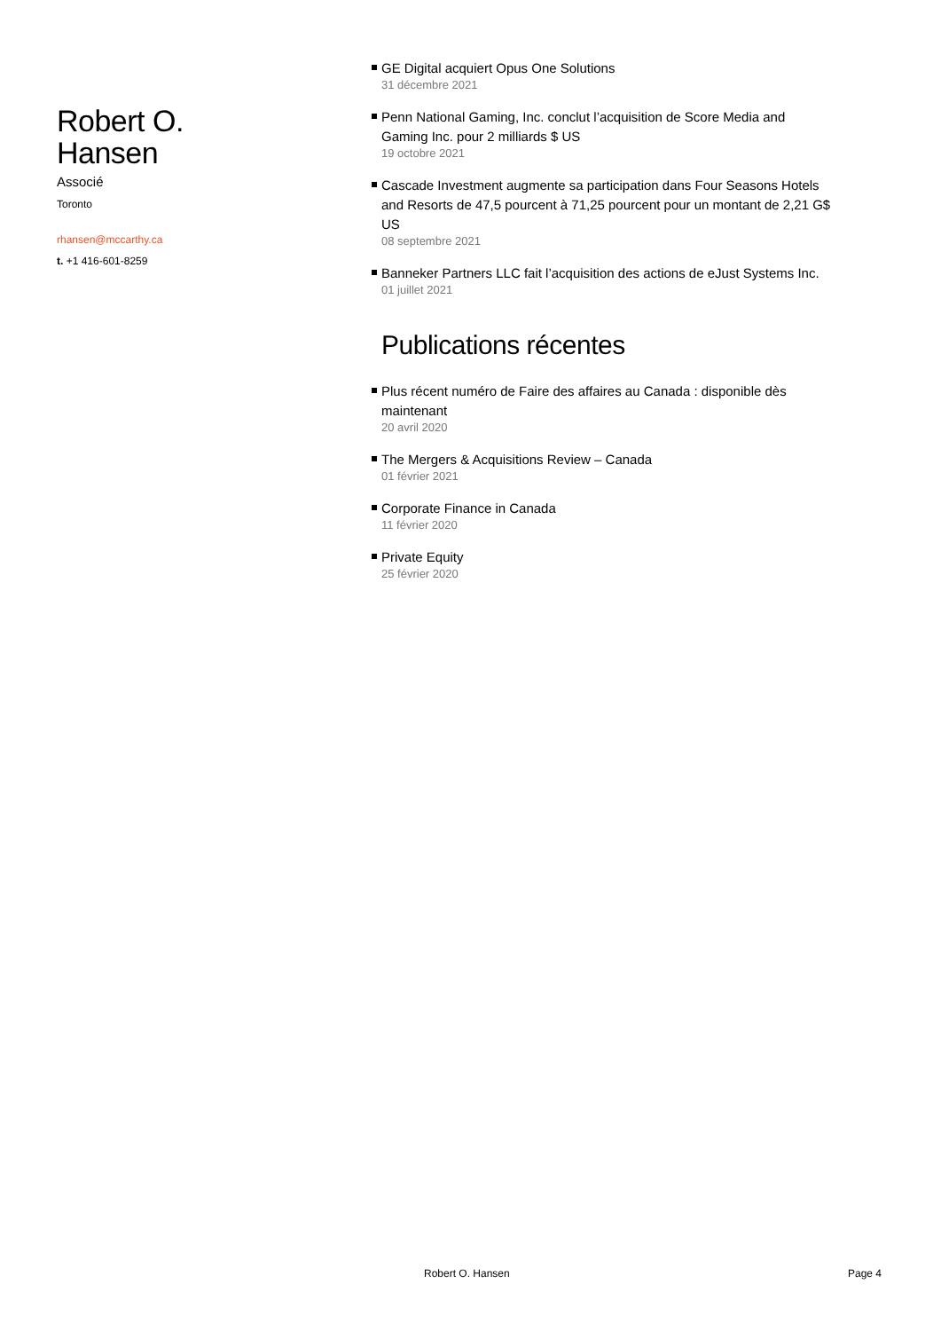Robert O.
Hansen
Associé
Toronto
rhansen@mccarthy.ca
t. +1 416-601-8259
GE Digital acquiert Opus One Solutions
31 décembre 2021
Penn National Gaming, Inc. conclut l’acquisition de Score Media and Gaming Inc. pour 2 milliards $ US
19 octobre 2021
Cascade Investment augmente sa participation dans Four Seasons Hotels and Resorts de 47,5 pourcent à 71,25 pourcent pour un montant de 2,21 G$ US
08 septembre 2021
Banneker Partners LLC fait l’acquisition des actions de eJust Systems Inc.
01 juillet 2021
Publications récentes
Plus récent numéro de Faire des affaires au Canada : disponible dès maintenant
20 avril 2020
The Mergers & Acquisitions Review – Canada
01 février 2021
Corporate Finance in Canada
11 février 2020
Private Equity
25 février 2020
Robert O. Hansen Page 4